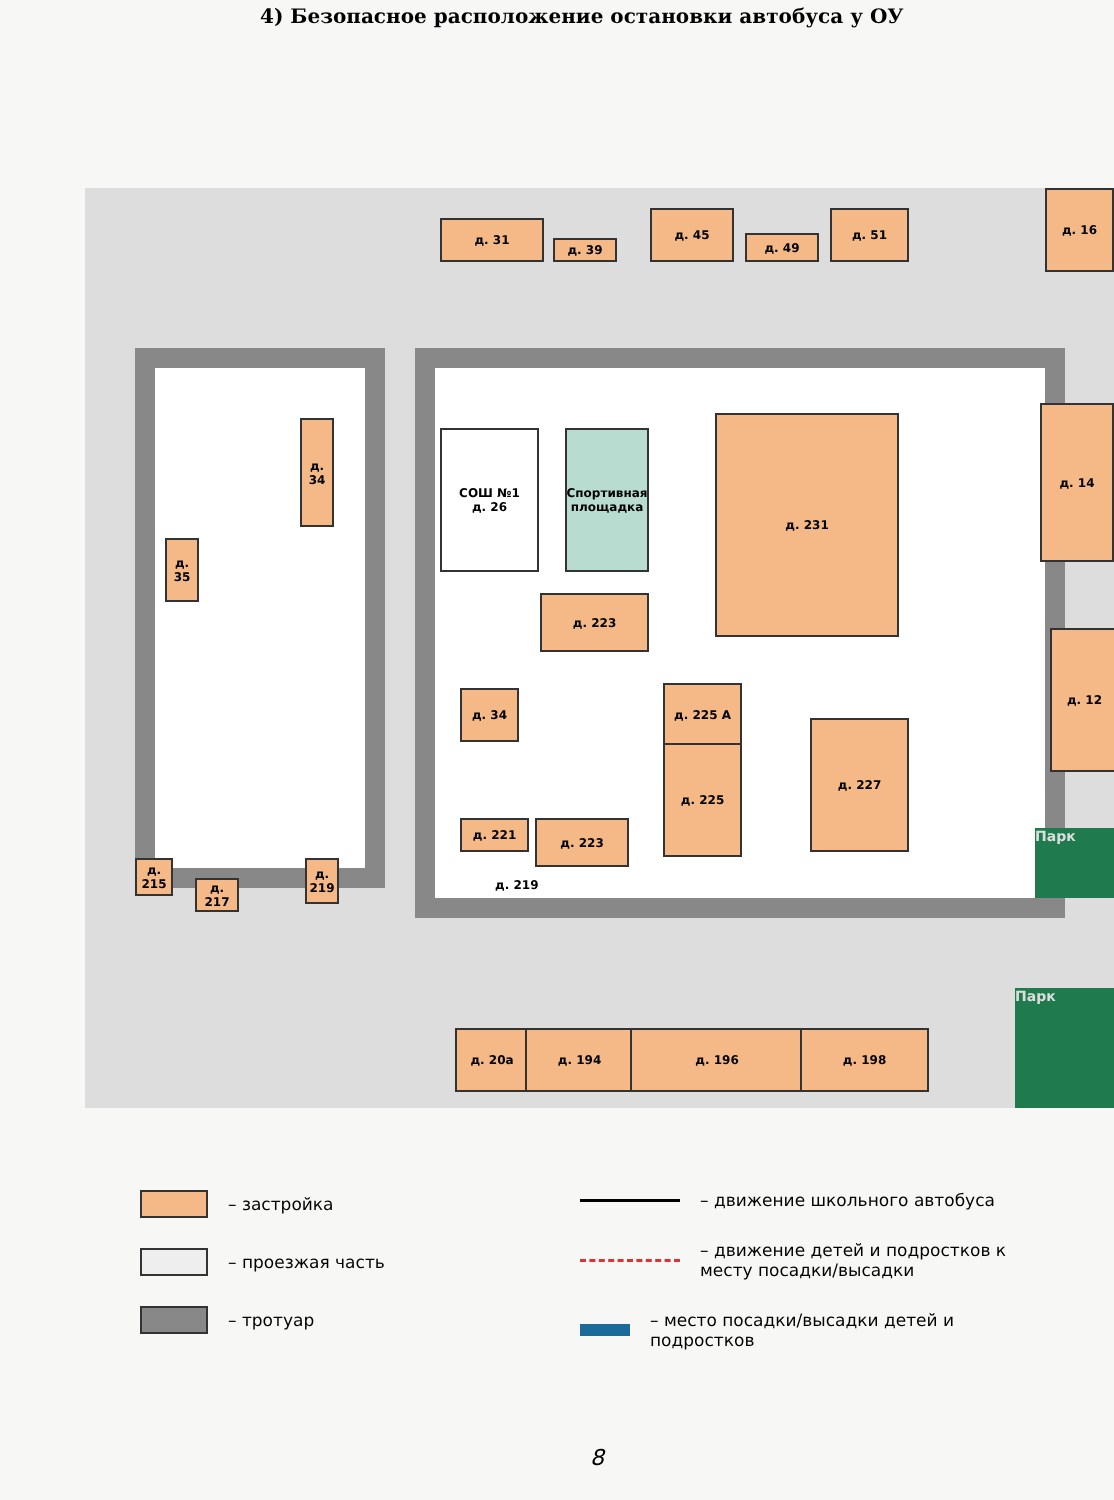4) Безопасное расположение остановки автобуса у ОУ
СОШ №1
д. 26
Спортивная площадка
д. 231
д. 223
д. 34 д. 225 А
д. 225
д. 227
д. 221 д. 223
д. 219
д. 34
д. 35
д. 215
д. 217
д. 219
д. 31
д. 39
д. 45
д. 49
д. 51
д. 16
д. 14
д. 12
д. 20а д. 194 д. 196 д. 198
Парк
Парк
– застройка
– проезжая часть
– тротуар
– движение школьного автобуса
– движение детей и подростков к
месту посадки/высадки
– место посадки/высадки детей и
подростков
8